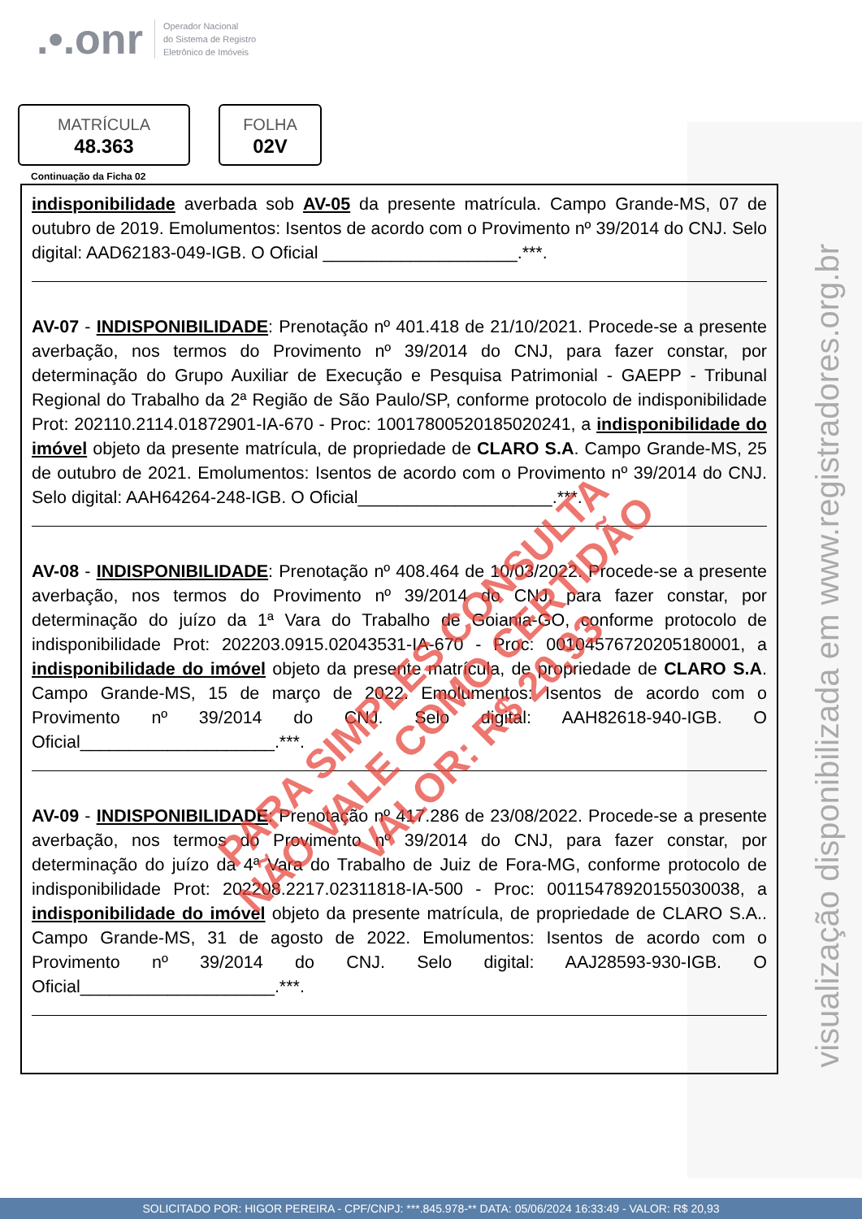visualização disponibilizada em www.registradores.org.br
.•.onr
Operador Nacional
do Sistema de Registro
Eletrônico de Imóveis
MATRÍCULA
48.363
FOLHA
02V
Continuação da Ficha 02
indisponibilidade averbada sob AV-05 da presente matrícula. Campo Grande-MS, 07 de outubro de 2019. Emolumentos: Isentos de acordo com o Provimento nº 39/2014 do CNJ. Selo digital: AAD62183-049-IGB. O Oficial ____________________.***.
AV-07 - INDISPONIBILIDADE: Prenotação nº 401.418 de 21/10/2021. Procede-se a presente averbação, nos termos do Provimento nº 39/2014 do CNJ, para fazer constar, por determinação do Grupo Auxiliar de Execução e Pesquisa Patrimonial - GAEPP - Tribunal Regional do Trabalho da 2ª Região de São Paulo/SP, conforme protocolo de indisponibilidade Prot: 202110.2114.01872901-IA-670 - Proc: 10017800520185020241, a indisponibilidade do imóvel objeto da presente matrícula, de propriedade de CLARO S.A. Campo Grande-MS, 25 de outubro de 2021. Emolumentos: Isentos de acordo com o Provimento nº 39/2014 do CNJ. Selo digital: AAH64264-248-IGB. O Oficial____________________.***.
AV-08 - INDISPONIBILIDADE: Prenotação nº 408.464 de 10/03/2022. Procede-se a presente averbação, nos termos do Provimento nº 39/2014 do CNJ, para fazer constar, por determinação do juízo da 1ª Vara do Trabalho de Goiania-GO, conforme protocolo de indisponibilidade Prot: 202203.0915.02043531-IA-670 - Proc: 00104576720205180001, a indisponibilidade do imóvel objeto da presente matrícula, de propriedade de CLARO S.A. Campo Grande-MS, 15 de março de 2022. Emolumentos: Isentos de acordo com o Provimento nº 39/2014 do CNJ. Selo digital: AAH82618-940-IGB. O Oficial____________________.***.
AV-09 - INDISPONIBILIDADE: Prenotação nº 417.286 de 23/08/2022. Procede-se a presente averbação, nos termos do Provimento nº 39/2014 do CNJ, para fazer constar, por determinação do juízo da 4ª Vara do Trabalho de Juiz de Fora-MG, conforme protocolo de indisponibilidade Prot: 202208.2217.02311818-IA-500 - Proc: 00115478920155030038, a indisponibilidade do imóvel objeto da presente matrícula, de propriedade de CLARO S.A.. Campo Grande-MS, 31 de agosto de 2022. Emolumentos: Isentos de acordo com o Provimento nº 39/2014 do CNJ. Selo digital: AAJ28593-930-IGB. O Oficial____________________.***.
PARA SIMPLES CONSULTA
NÃO VALE COMO CERTIDÃO
VALOR: R$ 20,93
SOLICITADO POR: HIGOR PEREIRA - CPF/CNPJ: ***.845.978-** DATA: 05/06/2024 16:33:49 - VALOR: R$ 20,93